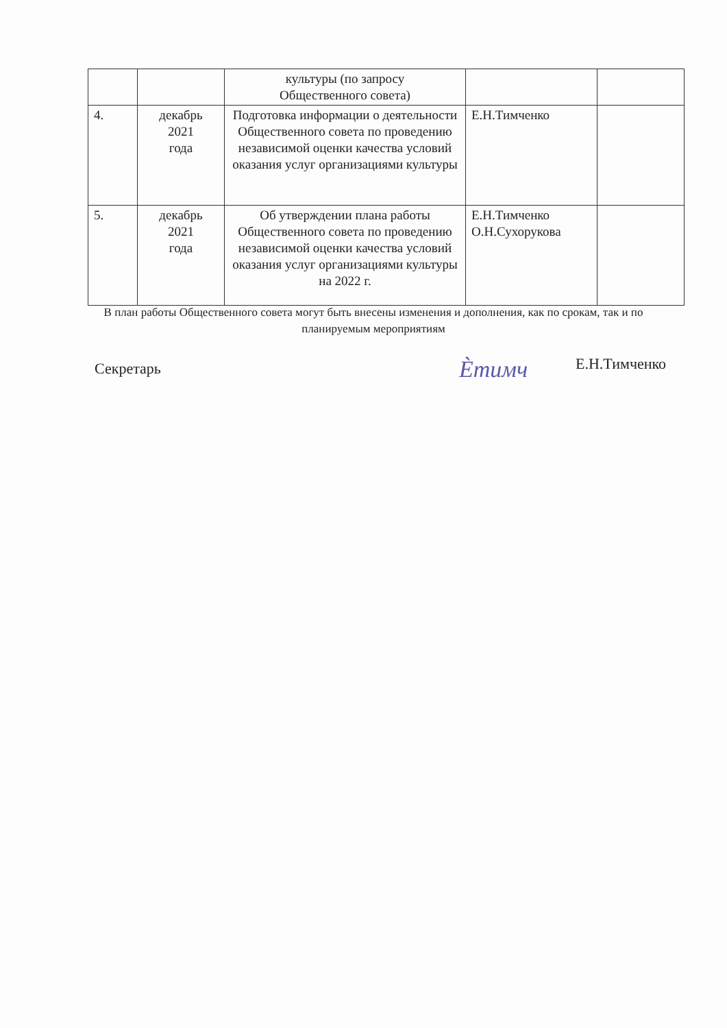| | | культуры (по запросу Общественного совета) | | |
| 4. | декабрь 2021 года | Подготовка информации о деятельности Общественного совета по проведению независимой оценки качества условий оказания услуг организациями культуры | Е.Н.Тимченко | |
| 5. | декабрь 2021 года | Об утверждении плана работы Общественного совета по проведению независимой оценки качества условий оказания услуг организациями культуры на 2022 г. | Е.Н.Тимченко О.Н.Сухорукова | |
В план работы Общественного совета могут быть внесены изменения и дополнения, как по срокам, так и по планируемым мероприятиям
Секретарь Ѐтимч Е.Н.Тимченко